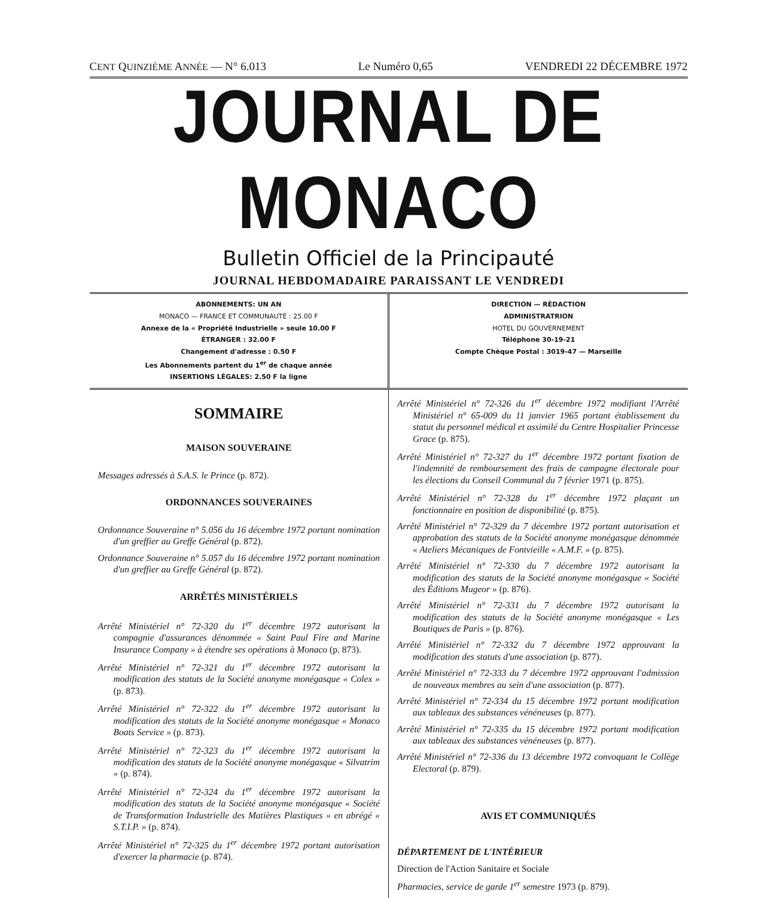CENT QUINZIÈME ANNÉE — N° 6.013 Le Numéro 0,65 VENDREDI 22 DÉCEMBRE 1972
JOURNAL DE MONACO
Bulletin Officiel de la Principauté
JOURNAL HEBDOMADAIRE PARAISSANT LE VENDREDI
ABONNEMENTS: UN AN
MONACO — FRANCE ET COMMUNAUTÉ : 25.00 F
Annexe de la « Propriété Industrielle » seule 10.00 F
ÉTRANGER : 32.00 F
Changement d'adresse : 0.50 F
Les Abonnements partent du 1<sup>er</sup> de chaque année
INSERTIONS LÉGALES: 2.50 F la ligne
DIRECTION — RÉDACTION
ADMINISTRATRION
HOTEL DU GOUVERNEMENT
Téléphone 30-19-21
Compte Chèque Postal : 3019-47 — Marseille
SOMMAIRE
MAISON SOUVERAINE
Messages adressés à S.A.S. le Prince (p. 872).
ORDONNANCES SOUVERAINES
Ordonnance Souveraine n° 5.056 du 16 décembre 1972 portant nomination d'un greffier au Greffe Général (p. 872).
Ordonnance Souveraine n° 5.057 du 16 décembre 1972 portant nomination d'un greffier au Greffe Général (p. 872).
ARRÊTÉS MINISTÉRIELS
Arrêté Ministériel n° 72-320 du 1<sup>er</sup> décembre 1972 autorisant la compagnie d'assurances dénommée « Saint Paul Fire and Marine Insurance Company » à étendre ses opérations à Monaco (p. 873).
Arrêté Ministériel n° 72-321 du 1<sup>er</sup> décembre 1972 autorisant la modification des statuts de la Société anonyme monégasque « Colex » (p. 873).
Arrêté Ministériel n° 72-322 du 1<sup>er</sup> décembre 1972 autorisant la modification des statuts de la Société anonyme monégasque « Monaco Boats Service » (p. 873).
Arrêté Ministériel n° 72-323 du 1<sup>er</sup> décembre 1972 autorisant la modification des statuts de la Société anonyme monégasque « Silvatrim » (p. 874).
Arrêté Ministériel n° 72-324 du 1<sup>er</sup> décembre 1972 autorisant la modification des statuts de la Société anonyme monégasque « Société de Transformation Industrielle des Matières Plastiques » en abrégé « S.T.I.P. » (p. 874).
Arrêté Ministériel n° 72-325 du 1<sup>er</sup> décembre 1972 portant autorisation d'exercer la pharmacie (p. 874).
Arrêté Ministériel n° 72-326 du 1<sup>er</sup> décembre 1972 modifiant l'Arrêté Ministériel n° 65-009 du 11 janvier 1965 portant établissement du statut du personnel médical et assimilé du Centre Hospitalier Princesse Grace (p. 875).
Arrêté Ministériel n° 72-327 du 1<sup>er</sup> décembre 1972 portant fixation de l'indemnité de remboursement des frais de campagne électorale pour les élections du Conseil Communal du 7 février 1971 (p. 875).
Arrêté Ministériel n° 72-328 du 1<sup>er</sup> décembre 1972 plaçant un fonctionnaire en position de disponibilité (p. 875).
Arrêté Ministériel n° 72-329 du 7 décembre 1972 portant autorisation et approbation des statuts de la Société anonyme monégasque dénommée « Ateliers Mécaniques de Fontvieille « A.M.F. » (p. 875).
Arrêté Ministériel n° 72-330 du 7 décembre 1972 autorisant la modification des statuts de la Société anonyme monégasque « Société des Éditions Mugeor » (p. 876).
Arrêté Ministériel n° 72-331 du 7 décembre 1972 autorisant la modification des statuts de la Société anonyme monégasque « Les Boutiques de Paris » (p. 876).
Arrêté Ministériel n° 72-332 du 7 décembre 1972 approuvant la modification des statuts d'une association (p. 877).
Arrêté Ministériel n° 72-333 du 7 décembre 1972 approuvant l'admission de nouveaux membres au sein d'une association (p. 877).
Arrêté Ministériel n° 72-334 du 15 décembre 1972 portant modification aux tableaux des substances vénéneuses (p. 877).
Arrêté Ministériel n° 72-335 du 15 décembre 1972 portant modification aux tableaux des substances vénéneuses (p. 877).
Arrêté Ministériel n° 72-336 du 13 décembre 1972 convoquant le Collège Electoral (p. 879).
AVIS ET COMMUNIQUÉS
DÉPARTEMENT DE L'INTÉRIEUR
Direction de l'Action Sanitaire et Sociale
Pharmacies, service de garde 1<sup>er</sup> semestre 1973 (p. 879).